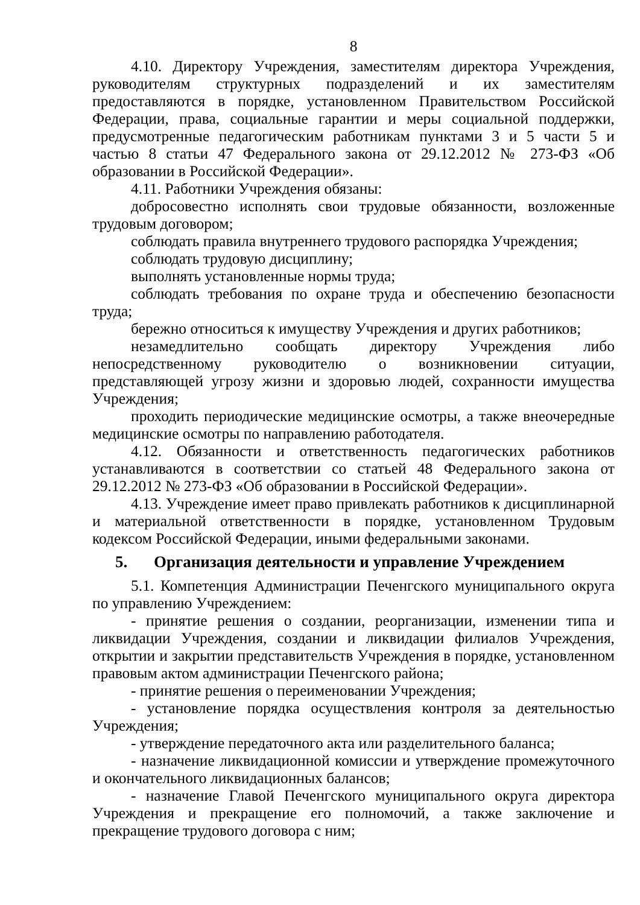8
4.10. Директору Учреждения, заместителям директора Учреждения, руководителям структурных подразделений и их заместителям предоставляются в порядке, установленном Правительством Российской Федерации, права, социальные гарантии и меры социальной поддержки, предусмотренные педагогическим работникам пунктами 3 и 5 части 5 и частью 8 статьи 47 Федерального закона от 29.12.2012 № 273-ФЗ «Об образовании в Российской Федерации».
4.11. Работники Учреждения обязаны:
добросовестно исполнять свои трудовые обязанности, возложенные трудовым договором;
соблюдать правила внутреннего трудового распорядка Учреждения;
соблюдать трудовую дисциплину;
выполнять установленные нормы труда;
соблюдать требования по охране труда и обеспечению безопасности труда;
бережно относиться к имуществу Учреждения и других работников;
незамедлительно сообщать директору Учреждения либо непосредственному руководителю о возникновении ситуации, представляющей угрозу жизни и здоровью людей, сохранности имущества Учреждения;
проходить периодические медицинские осмотры, а также внеочередные медицинские осмотры по направлению работодателя.
4.12. Обязанности и ответственность педагогических работников устанавливаются в соответствии со статьей 48 Федерального закона от 29.12.2012 № 273-ФЗ «Об образовании в Российской Федерации».
4.13. Учреждение имеет право привлекать работников к дисциплинарной и материальной ответственности в порядке, установленном Трудовым кодексом Российской Федерации, иными федеральными законами.
5. Организация деятельности и управление Учреждением
5.1. Компетенция Администрации Печенгского муниципального округа по управлению Учреждением:
- принятие решения о создании, реорганизации, изменении типа и ликвидации Учреждения, создании и ликвидации филиалов Учреждения, открытии и закрытии представительств Учреждения в порядке, установленном правовым актом администрации Печенгского района;
- принятие решения о переименовании Учреждения;
- установление порядка осуществления контроля за деятельностью Учреждения;
- утверждение передаточного акта или разделительного баланса;
- назначение ликвидационной комиссии и утверждение промежуточного и окончательного ликвидационных балансов;
- назначение Главой Печенгского муниципального округа директора Учреждения и прекращение его полномочий, а также заключение и прекращение трудового договора с ним;